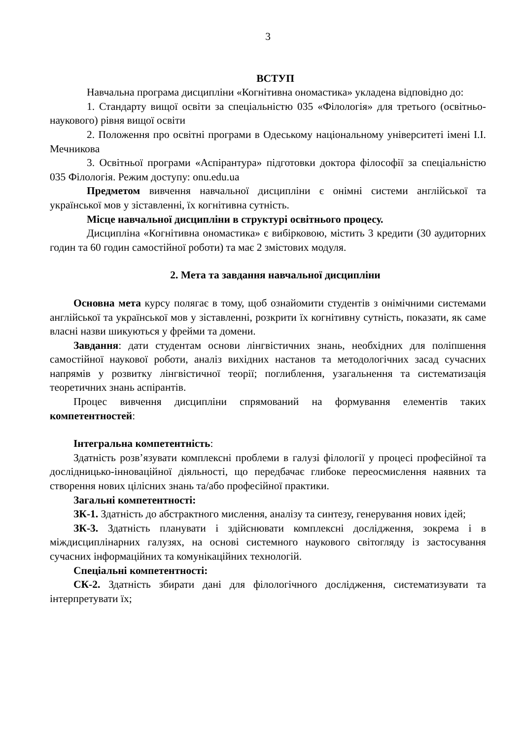3
ВСТУП
Навчальна програма дисципліни «Когнітивна ономастика» укладена відповідно до:
1. Стандарту вищої освіти за спеціальністю 035 «Філологія» для третього (освітньо-наукового) рівня вищої освіти
2. Положення про освітні програми в Одеському національному університеті імені І.І. Мечникова
3. Освітньої програми «Аспірантура» підготовки доктора філософії за спеціальністю 035 Філологія. Режим доступу: onu.edu.ua
Предметом вивчення навчальної дисципліни є онімні системи англійської та української мов у зіставленні, їх когнітивна сутність.
Місце навчальної дисципліни в структурі освітнього процесу.
Дисципліна «Когнітивна ономастика» є вибірковою, містить 3 кредити (30 аудиторних годин та 60 годин самостійної роботи) та має 2 змістових модуля.
2. Мета та завдання навчальної дисципліни
Основна мета курсу полягає в тому, щоб ознайомити студентів з онімічними системами англійської та української мов у зіставленні, розкрити їх когнітивну сутність, показати, як саме власні назви шикуються у фрейми та домени.
Завдання: дати студентам основи лінгвістичних знань, необхідних для поліпшення самостійної наукової роботи, аналіз вихідних настанов та методологічних засад сучасних напрямів у розвитку лінгвістичної теорії; поглиблення, узагальнення та систематизація теоретичних знань аспірантів.
Процес вивчення дисципліни спрямований на формування елементів таких компетентностей:
Інтегральна компетентність:
Здатність розв’язувати комплексні проблеми в галузі філології у процесі професійної та дослідницько-інноваційної діяльності, що передбачає глибоке переосмислення наявних та створення нових цілісних знань та/або професійної практики.
Загальні компетентності:
ЗК-1. Здатність до абстрактного мислення, аналізу та синтезу, генерування нових ідей;
ЗК-3. Здатність планувати і здійснювати комплексні дослідження, зокрема і в міждисциплінарних галузях, на основі системного наукового світогляду із застосування сучасних інформаційних та комунікаційних технологій.
Спеціальні компетентності:
СК-2. Здатність збирати дані для філологічного дослідження, систематизувати та інтерпретувати їх;